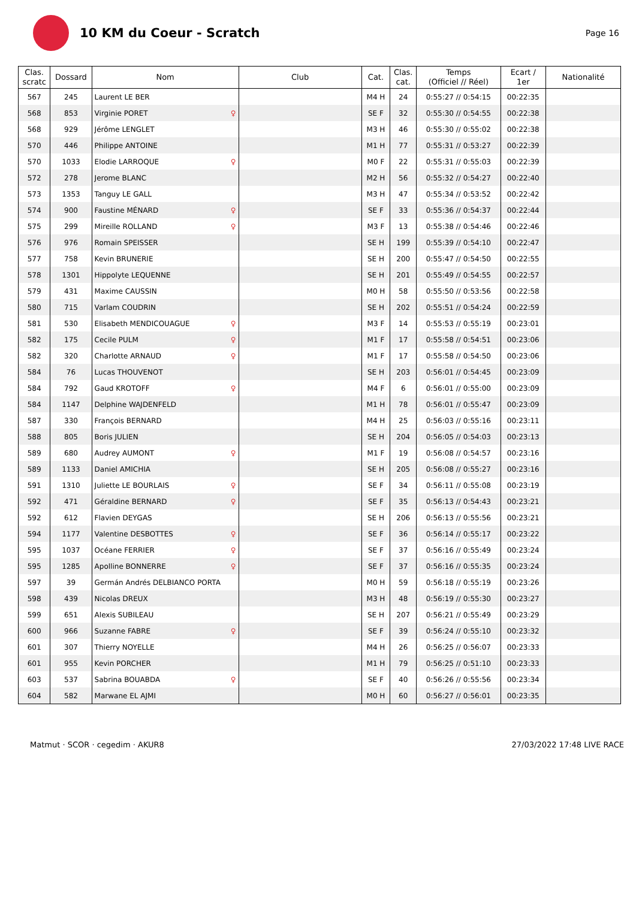10 KM du Coeur - Scratch
Page 16
| Clas. scratc | Dossard | Nom | Club | Cat. | Clas. cat. | Temps (Officiel // Réel) | Ecart / 1er | Nationalité |
| --- | --- | --- | --- | --- | --- | --- | --- | --- |
| 567 | 245 | Laurent LE BER | | M4 H | 24 | 0:55:27 // 0:54:15 | 00:22:35 | |
| 568 | 853 | Virginie PORET ♀ | | SE F | 32 | 0:55:30 // 0:54:55 | 00:22:38 | |
| 568 | 929 | Jérôme LENGLET | | M3 H | 46 | 0:55:30 // 0:55:02 | 00:22:38 | |
| 570 | 446 | Philippe ANTOINE | | M1 H | 77 | 0:55:31 // 0:53:27 | 00:22:39 | |
| 570 | 1033 | Elodie LARROQUE ♀ | | M0 F | 22 | 0:55:31 // 0:55:03 | 00:22:39 | |
| 572 | 278 | Jerome BLANC | | M2 H | 56 | 0:55:32 // 0:54:27 | 00:22:40 | |
| 573 | 1353 | Tanguy LE GALL | | M3 H | 47 | 0:55:34 // 0:53:52 | 00:22:42 | |
| 574 | 900 | Faustine MÉNARD ♀ | | SE F | 33 | 0:55:36 // 0:54:37 | 00:22:44 | |
| 575 | 299 | Mireille ROLLAND ♀ | | M3 F | 13 | 0:55:38 // 0:54:46 | 00:22:46 | |
| 576 | 976 | Romain SPEISSER | | SE H | 199 | 0:55:39 // 0:54:10 | 00:22:47 | |
| 577 | 758 | Kevin BRUNERIE | | SE H | 200 | 0:55:47 // 0:54:50 | 00:22:55 | |
| 578 | 1301 | Hippolyte LEQUENNE | | SE H | 201 | 0:55:49 // 0:54:55 | 00:22:57 | |
| 579 | 431 | Maxime CAUSSIN | | M0 H | 58 | 0:55:50 // 0:53:56 | 00:22:58 | |
| 580 | 715 | Varlam COUDRIN | | SE H | 202 | 0:55:51 // 0:54:24 | 00:22:59 | |
| 581 | 530 | Elisabeth MENDICOUAGUE ♀ | | M3 F | 14 | 0:55:53 // 0:55:19 | 00:23:01 | |
| 582 | 175 | Cecile PULM ♀ | | M1 F | 17 | 0:55:58 // 0:54:51 | 00:23:06 | |
| 582 | 320 | Charlotte ARNAUD ♀ | | M1 F | 17 | 0:55:58 // 0:54:50 | 00:23:06 | |
| 584 | 76 | Lucas THOUVENOT | | SE H | 203 | 0:56:01 // 0:54:45 | 00:23:09 | |
| 584 | 792 | Gaud KROTOFF ♀ | | M4 F | 6 | 0:56:01 // 0:55:00 | 00:23:09 | |
| 584 | 1147 | Delphine WAJDENFELD | | M1 H | 78 | 0:56:01 // 0:55:47 | 00:23:09 | |
| 587 | 330 | François BERNARD | | M4 H | 25 | 0:56:03 // 0:55:16 | 00:23:11 | |
| 588 | 805 | Boris JULIEN | | SE H | 204 | 0:56:05 // 0:54:03 | 00:23:13 | |
| 589 | 680 | Audrey AUMONT ♀ | | M1 F | 19 | 0:56:08 // 0:54:57 | 00:23:16 | |
| 589 | 1133 | Daniel AMICHIA | | SE H | 205 | 0:56:08 // 0:55:27 | 00:23:16 | |
| 591 | 1310 | Juliette LE BOURLAIS ♀ | | SE F | 34 | 0:56:11 // 0:55:08 | 00:23:19 | |
| 592 | 471 | Géraldine BERNARD ♀ | | SE F | 35 | 0:56:13 // 0:54:43 | 00:23:21 | |
| 592 | 612 | Flavien DEYGAS | | SE H | 206 | 0:56:13 // 0:55:56 | 00:23:21 | |
| 594 | 1177 | Valentine DESBOTTES ♀ | | SE F | 36 | 0:56:14 // 0:55:17 | 00:23:22 | |
| 595 | 1037 | Océane FERRIER ♀ | | SE F | 37 | 0:56:16 // 0:55:49 | 00:23:24 | |
| 595 | 1285 | Apolline BONNERRE ♀ | | SE F | 37 | 0:56:16 // 0:55:35 | 00:23:24 | |
| 597 | 39 | Germán Andrés DELBIANCO PORTA | | M0 H | 59 | 0:56:18 // 0:55:19 | 00:23:26 | |
| 598 | 439 | Nicolas DREUX | | M3 H | 48 | 0:56:19 // 0:55:30 | 00:23:27 | |
| 599 | 651 | Alexis SUBILEAU | | SE H | 207 | 0:56:21 // 0:55:49 | 00:23:29 | |
| 600 | 966 | Suzanne FABRE ♀ | | SE F | 39 | 0:56:24 // 0:55:10 | 00:23:32 | |
| 601 | 307 | Thierry NOYELLE | | M4 H | 26 | 0:56:25 // 0:56:07 | 00:23:33 | |
| 601 | 955 | Kevin PORCHER | | M1 H | 79 | 0:56:25 // 0:51:10 | 00:23:33 | |
| 603 | 537 | Sabrina BOUABDA ♀ | | SE F | 40 | 0:56:26 // 0:55:56 | 00:23:34 | |
| 604 | 582 | Marwane EL AJMI | | M0 H | 60 | 0:56:27 // 0:56:01 | 00:23:35 | |
Matmut · SCOR · cegedim · AKUR8 27/03/2022 17:48 LIVE RACE